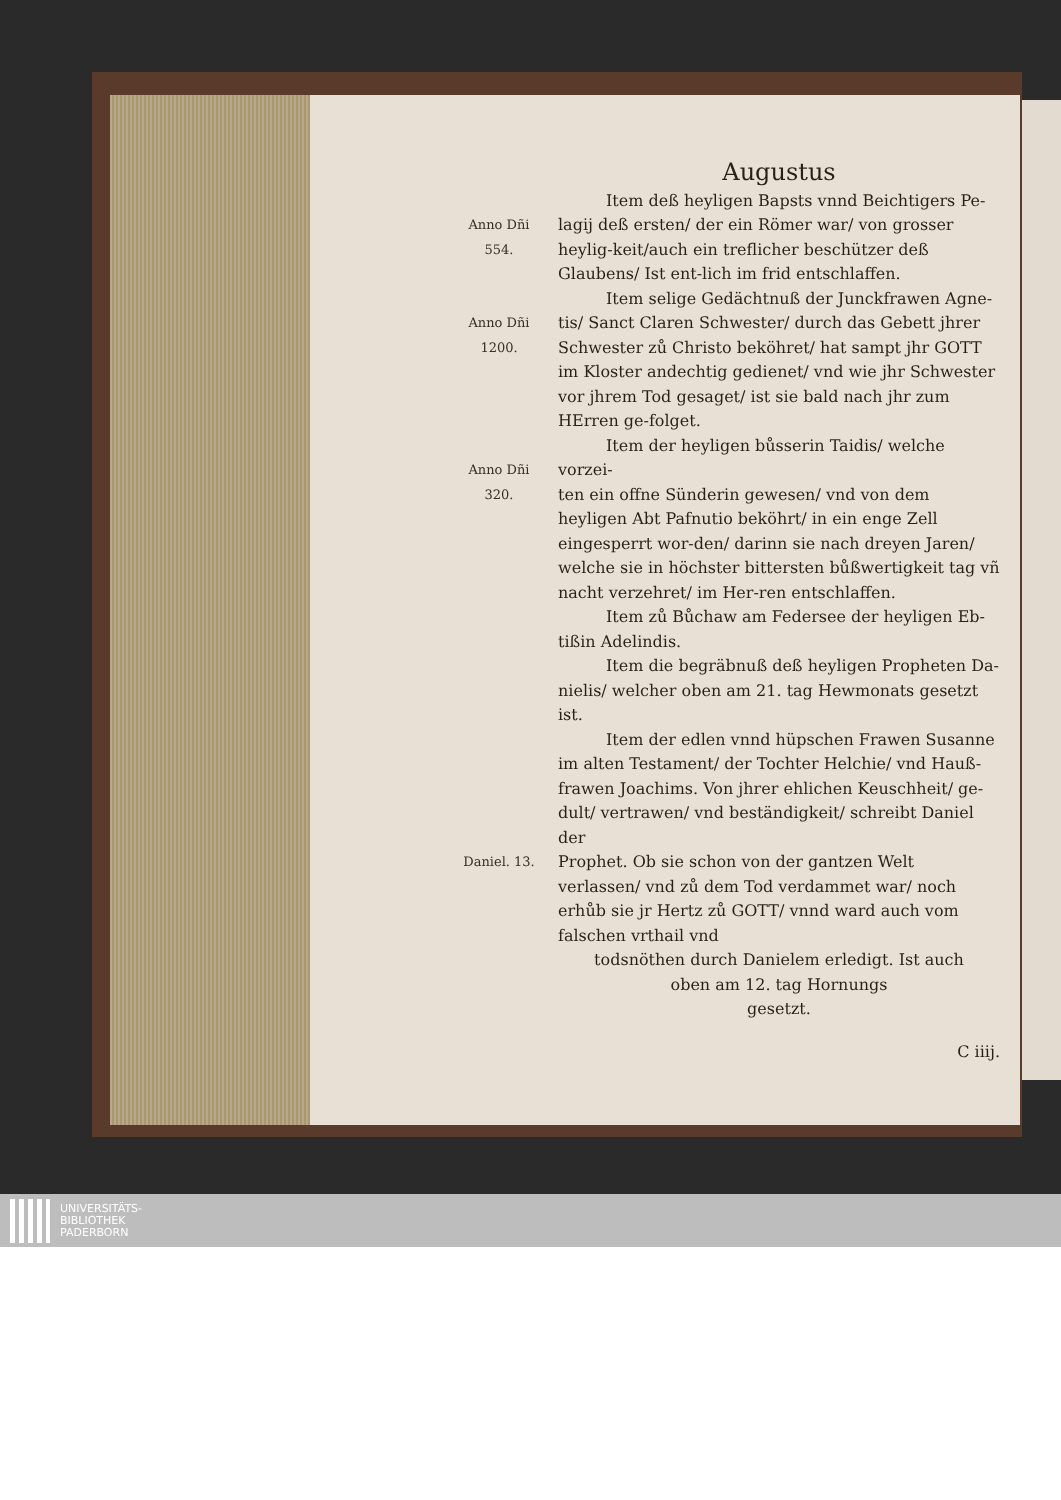Augustus
Anno Dñi
554.
Item deß heyligen Bapsts vnnd Beichtigers Pe-
lagij deß ersten/ der ein Römer war/ von grosser heylig-keit/auch ein treflicher beschützer deß Glaubens/ Ist ent-lich im frid entschlaffen.
Anno Dñi
1200.
Item selige Gedächtnuß der Junckfrawen Agne-
tis/ Sanct Claren Schwester/ durch das Gebett jhrer Schwester zů Christo beköhret/ hat sampt jhr GOTT im Kloster andechtig gedienet/ vnd wie jhr Schwester vor jhrem Tod gesaget/ ist sie bald nach jhr zum HErren ge-folget.
Anno Dñi
320.
Item der heyligen bůsserin Taidis/ welche vorzei-
ten ein offne Sünderin gewesen/ vnd von dem heyligen Abt Pafnutio beköhrt/ in ein enge Zell eingesperrt wor-den/ darinn sie nach dreyen Jaren/ welche sie in höchster bittersten bůßwertigkeit tag vñ nacht verzehret/ im Her-ren entschlaffen.
Item zů Bůchaw am Federsee der heyligen Eb-
tißin Adelindis.
Item die begräbnuß deß heyligen Propheten Da-
nielis/ welcher oben am 21. tag Hewmonats gesetzt ist.
Item der edlen vnnd hüpschen Frawen Susanne
im alten Testament/ der Tochter Helchie/ vnd Hauß-frawen Joachims. Von jhrer ehlichen Keuschheit/ ge-dult/ vertrawen/ vnd beständigkeit/ schreibt Daniel der
Daniel. 13.
Prophet. Ob sie schon von der gantzen Welt verlassen/ vnd zů dem Tod verdammet war/ noch erhůb sie jr Hertz zů GOTT/ vnnd ward auch vom falschen vrthail vnd
todsnöthen durch Danielem erledigt. Ist auch
oben am 12. tag Hornungs
gesetzt.
C iiij.
UNIVERSITÄTS-
BIBLIOTHEK
PADERBORN